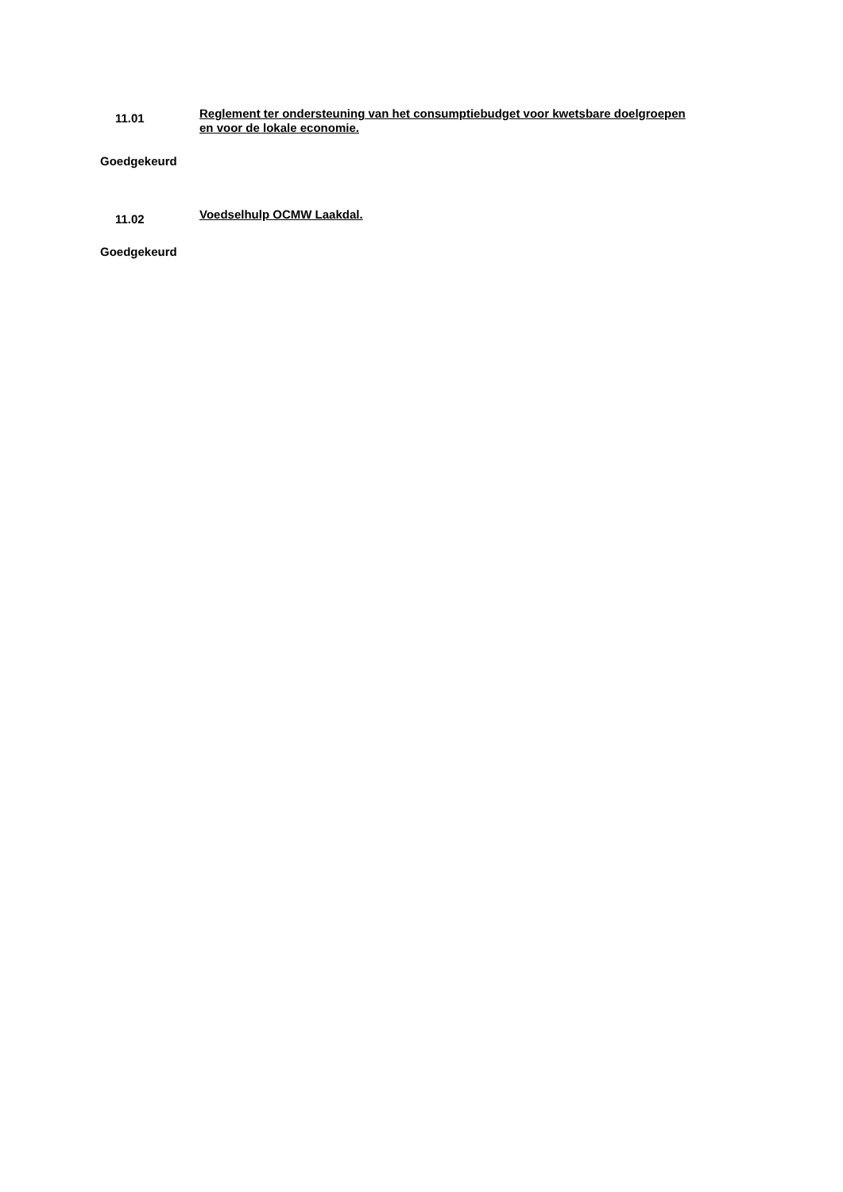11.01
Reglement ter ondersteuning van het consumptiebudget voor kwetsbare doelgroepen en voor de lokale economie.
Goedgekeurd
11.02
Voedselhulp OCMW Laakdal.
Goedgekeurd